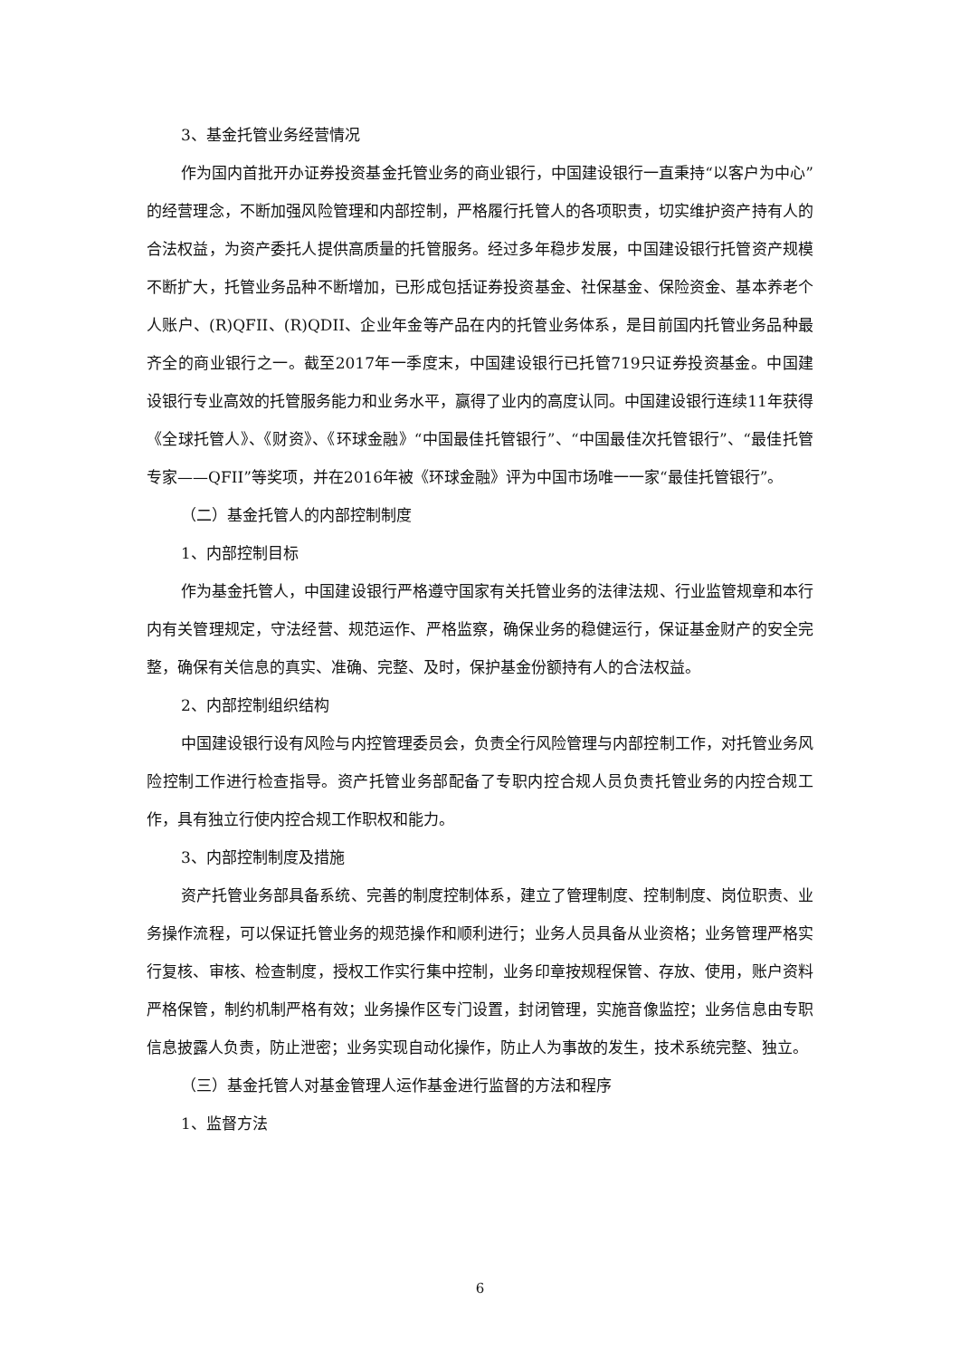3、基金托管业务经营情况
作为国内首批开办证券投资基金托管业务的商业银行，中国建设银行一直秉持“以客户为中心”的经营理念，不断加强风险管理和内部控制，严格履行托管人的各项职责，切实维护资产持有人的合法权益，为资产委托人提供高质量的托管服务。经过多年稳步发展，中国建设银行托管资产规模不断扩大，托管业务品种不断增加，已形成包括证券投资基金、社保基金、保险资金、基本养老个人账户、(R)QFII、(R)QDII、企业年金等产品在内的托管业务体系，是目前国内托管业务品种最齐全的商业银行之一。截至2017年一季度末，中国建设银行已托管719只证券投资基金。中国建设银行专业高效的托管服务能力和业务水平，赢得了业内的高度认同。中国建设银行连续11年获得《全球托管人》、《财资》、《环球金融》“中国最佳托管银行”、“中国最佳次托管银行”、“最佳托管专家——QFII”等奖项，并在2016年被《环球金融》评为中国市场唯一一家“最佳托管银行”。
（二）基金托管人的内部控制制度
1、内部控制目标
作为基金托管人，中国建设银行严格遵守国家有关托管业务的法律法规、行业监管规章和本行内有关管理规定，守法经营、规范运作、严格监察，确保业务的稳健运行，保证基金财产的安全完整，确保有关信息的真实、准确、完整、及时，保护基金份额持有人的合法权益。
2、内部控制组织结构
中国建设银行设有风险与内控管理委员会，负责全行风险管理与内部控制工作，对托管业务风险控制工作进行检查指导。资产托管业务部配备了专职内控合规人员负责托管业务的内控合规工作，具有独立行使内控合规工作职权和能力。
3、内部控制制度及措施
资产托管业务部具备系统、完善的制度控制体系，建立了管理制度、控制制度、岗位职责、业务操作流程，可以保证托管业务的规范操作和顺利进行；业务人员具备从业资格；业务管理严格实行复核、审核、检查制度，授权工作实行集中控制，业务印章按规程保管、存放、使用，账户资料严格保管，制约机制严格有效；业务操作区专门设置，封闭管理，实施音像监控；业务信息由专职信息披露人负责，防止泄密；业务实现自动化操作，防止人为事故的发生，技术系统完整、独立。
（三）基金托管人对基金管理人运作基金进行监督的方法和程序
1、监督方法
6